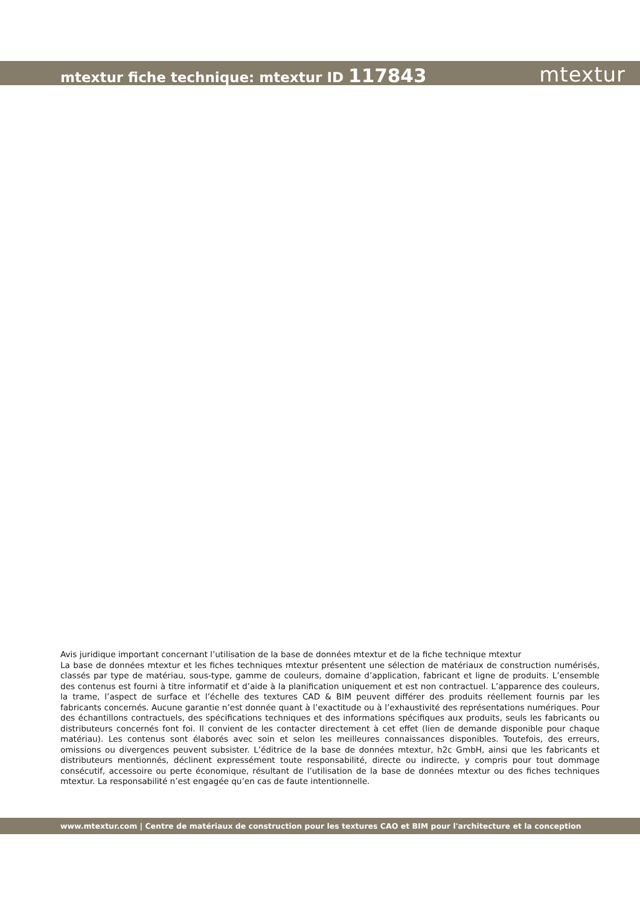mtextur fiche technique: mtextur ID 117843
mtextur
Avis juridique important concernant l’utilisation de la base de données mtextur et de la fiche technique mtextur
La base de données mtextur et les fiches techniques mtextur présentent une sélection de matériaux de construction numérisés, classés par type de matériau, sous-type, gamme de couleurs, domaine d’application, fabricant et ligne de produits. L’ensemble des contenus est fourni à titre informatif et d’aide à la planification uniquement et est non contractuel. L’apparence des couleurs, la trame, l’aspect de surface et l’échelle des textures CAD & BIM peuvent différer des produits réellement fournis par les fabricants concernés. Aucune garantie n’est donnée quant à l’exactitude ou à l’exhaustivité des représentations numériques. Pour des échantillons contractuels, des spécifications techniques et des informations spécifiques aux produits, seuls les fabricants ou distributeurs concernés font foi. Il convient de les contacter directement à cet effet (lien de demande disponible pour chaque matériau). Les contenus sont élaborés avec soin et selon les meilleures connaissances disponibles. Toutefois, des erreurs, omissions ou divergences peuvent subsister. L’éditrice de la base de données mtextur, h2c GmbH, ainsi que les fabricants et distributeurs mentionnés, déclinent expressément toute responsabilité, directe ou indirecte, y compris pour tout dommage consécutif, accessoire ou perte économique, résultant de l’utilisation de la base de données mtextur ou des fiches techniques mtextur. La responsabilité n’est engagée qu’en cas de faute intentionnelle.
www.mtextur.com | Centre de matériaux de construction pour les textures CAO et BIM pour l'architecture et la conception